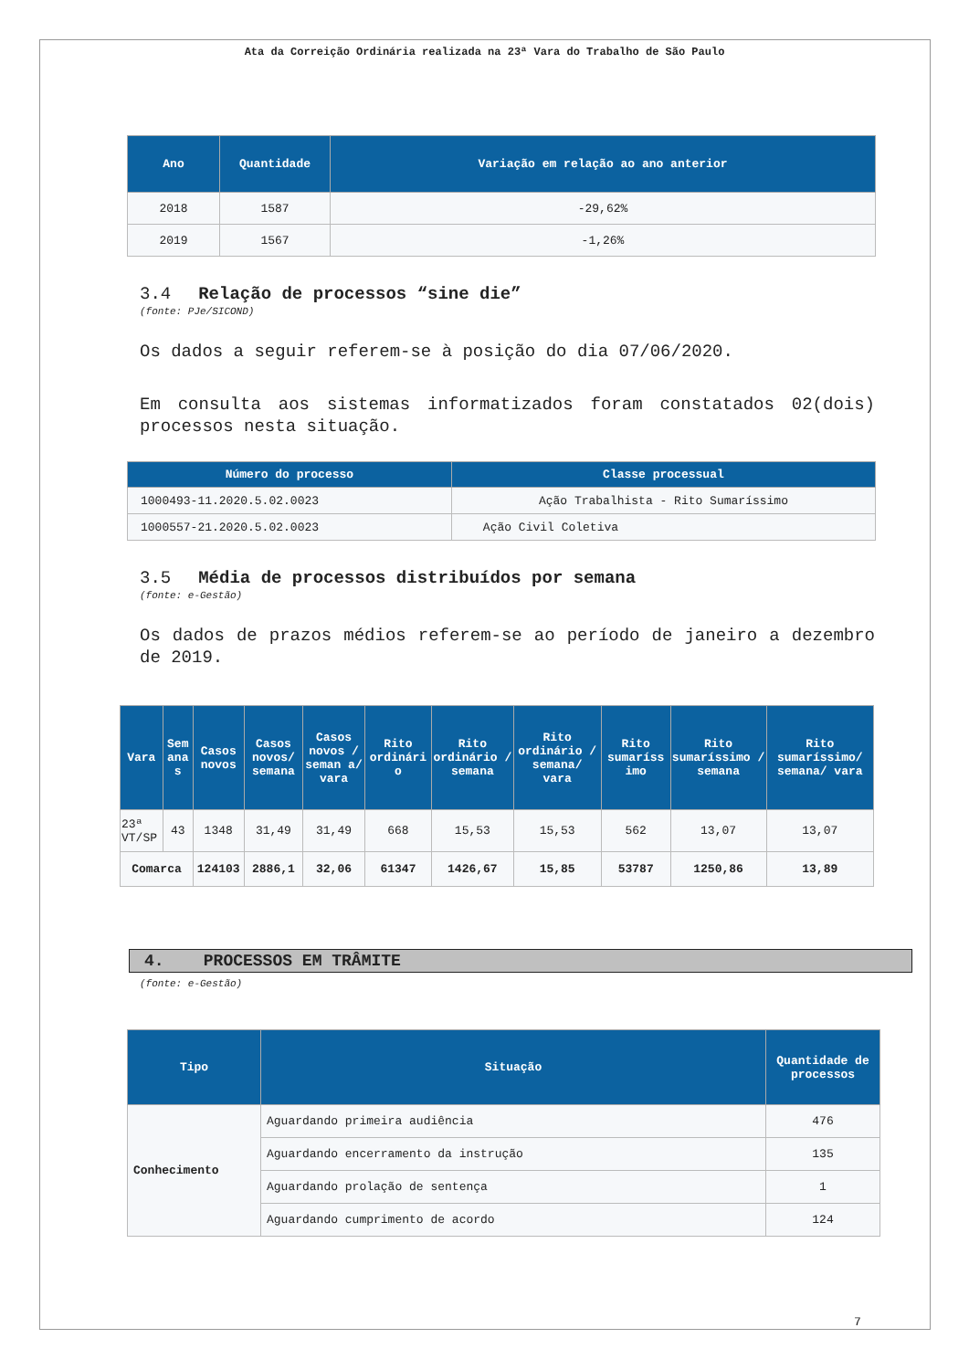Ata da Correição Ordinária realizada na 23ª Vara do Trabalho de São Paulo
| Ano | Quantidade | Variação em relação ao ano anterior |
| --- | --- | --- |
| 2018 | 1587 | -29,62% |
| 2019 | 1567 | -1,26% |
3.4 Relação de processos “sine die”
(fonte: PJe/SICOND)
Os dados a seguir referem-se à posição do dia 07/06/2020.
Em consulta aos sistemas informatizados foram constatados 02(dois) processos nesta situação.
| Número do processo | Classe processual |
| --- | --- |
| 1000493-11.2020.5.02.0023 | Ação Trabalhista - Rito Sumaríssimo |
| 1000557-21.2020.5.02.0023 | Ação Civil Coletiva |
3.5 Média de processos distribuídos por semana
(fonte: e-Gestão)
Os dados de prazos médios referem-se ao período de janeiro a dezembro de 2019.
| Vara | Sem ana s | Casos novos | Casos novos/ semana | Casos novos / seman a/ vara | Rito ordinári o | Rito ordinário / semana | Rito ordinário / semana/ vara | Rito sumaríss imo | Rito sumaríssimo / semana | Rito sumaríssimo/ semana/ vara |
| --- | --- | --- | --- | --- | --- | --- | --- | --- | --- | --- |
| 23ª VT/SP | 43 | 1348 | 31,49 | 31,49 | 668 | 15,53 | 15,53 | 562 | 13,07 | 13,07 |
| Comarca | | 124103 | 2886,1 | 32,06 | 61347 | 1426,67 | 15,85 | 53787 | 1250,86 | 13,89 |
4. PROCESSOS EM TRÂMITE
(fonte: e-Gestão)
| Tipo | Situação | Quantidade de processos |
| --- | --- | --- |
| Conhecimento | Aguardando primeira audiência | 476 |
| | Aguardando encerramento da instrução | 135 |
| | Aguardando prolação de sentença | 1 |
| | Aguardando cumprimento de acordo | 124 |
7